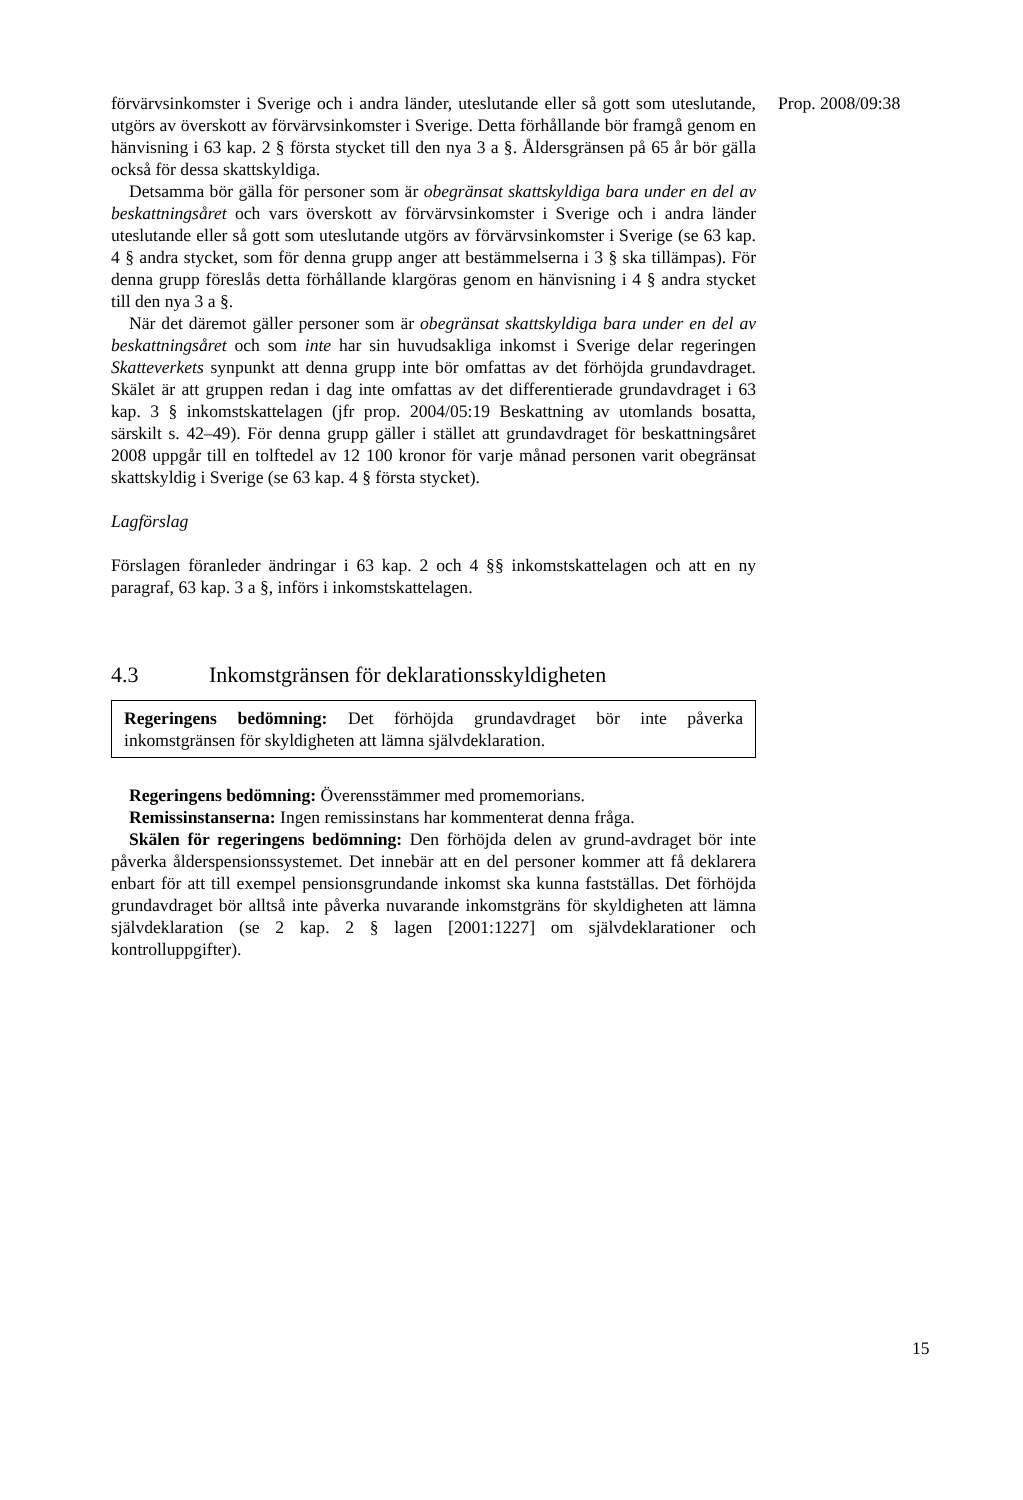förvärvsinkomster i Sverige och i andra länder, uteslutande eller så gott som uteslutande, utgörs av överskott av förvärvsinkomster i Sverige. Detta förhållande bör framgå genom en hänvisning i 63 kap. 2 § första stycket till den nya 3 a §. Åldersgränsen på 65 år bör gälla också för dessa skattskyldiga.
Detsamma bör gälla för personer som är obegränsat skattskyldiga bara under en del av beskattningsåret och vars överskott av förvärvsinkomster i Sverige och i andra länder uteslutande eller så gott som uteslutande utgörs av förvärvsinkomster i Sverige (se 63 kap. 4 § andra stycket, som för denna grupp anger att bestämmelserna i 3 § ska tillämpas). För denna grupp föreslås detta förhållande klargöras genom en hänvisning i 4 § andra stycket till den nya 3 a §.
När det däremot gäller personer som är obegränsat skattskyldiga bara under en del av beskattningsåret och som inte har sin huvudsakliga inkomst i Sverige delar regeringen Skatteverkets synpunkt att denna grupp inte bör omfattas av det förhöjda grundavdraget. Skälet är att gruppen redan i dag inte omfattas av det differentierade grundavdraget i 63 kap. 3 § inkomstskattelagen (jfr prop. 2004/05:19 Beskattning av utomlands bosatta, särskilt s. 42–49). För denna grupp gäller i stället att grundavdraget för beskattningsåret 2008 uppgår till en tolftedel av 12 100 kronor för varje månad personen varit obegränsat skattskyldig i Sverige (se 63 kap. 4 § första stycket).
Lagförslag
Förslagen föranleder ändringar i 63 kap. 2 och 4 §§ inkomstskattelagen och att en ny paragraf, 63 kap. 3 a §, införs i inkomstskattelagen.
4.3 Inkomstgränsen för deklarationsskyldigheten
Regeringens bedömning: Det förhöjda grundavdraget bör inte påverka inkomstgränsen för skyldigheten att lämna självdeklaration.
Regeringens bedömning: Överensstämmer med promemorians.
Remissinstanserna: Ingen remissinstans har kommenterat denna fråga.
Skälen för regeringens bedömning: Den förhöjda delen av grund-avdraget bör inte påverka ålderspensionssystemet. Det innebär att en del personer kommer att få deklarera enbart för att till exempel pensionsgrundande inkomst ska kunna fastställas. Det förhöjda grundavdraget bör alltså inte påverka nuvarande inkomstgräns för skyldigheten att lämna självdeklaration (se 2 kap. 2 § lagen [2001:1227] om självdeklarationer och kontrolluppgifter).
Prop. 2008/09:38
15